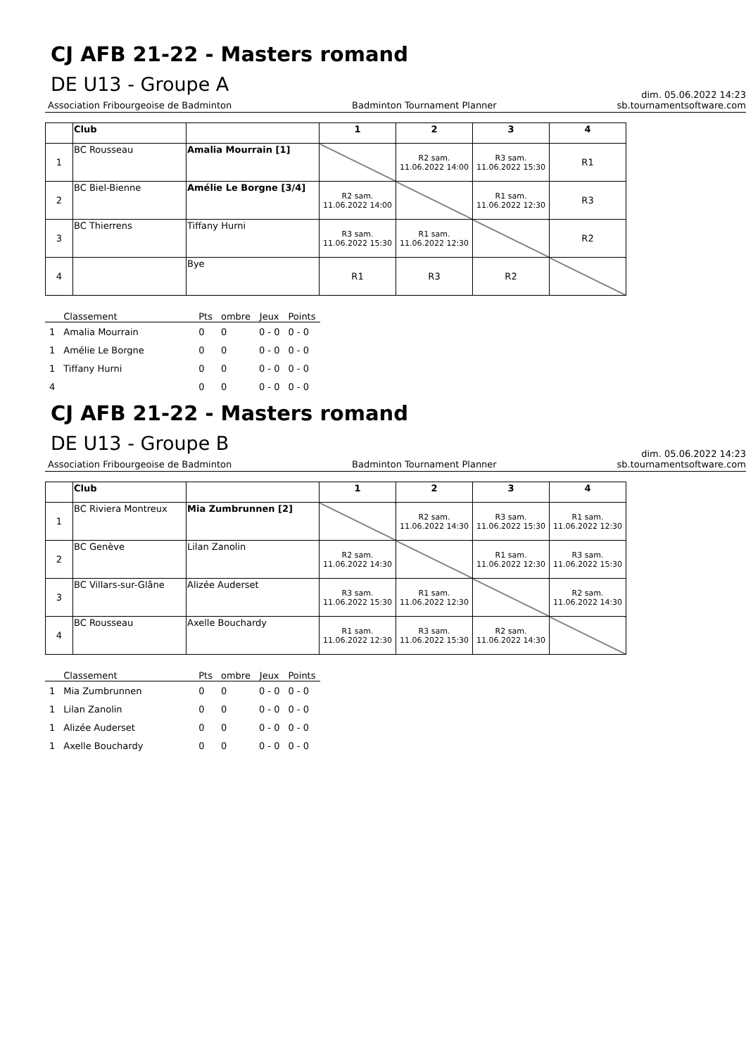CJ AFB 21-22 - Masters romand
DE U13 - Groupe A
dim. 05.06.2022 14:23
Association Fribourgeoise de Badminton Badminton Tournament Planner sb.tournamentsoftware.com
| | Club | | 1 | 2 | 3 | 4 |
| --- | --- | --- | --- | --- | --- | --- |
| 1 | BC Rousseau | Amalia Mourrain [1] | | R2 sam. 11.06.2022 14:00 | R3 sam. 11.06.2022 15:30 | R1 |
| 2 | BC Biel-Bienne | Amélie Le Borgne [3/4] | R2 sam. 11.06.2022 14:00 | | R1 sam. 11.06.2022 12:30 | R3 |
| 3 | BC Thierrens | Tiffany Hurni | R3 sam. 11.06.2022 15:30 | R1 sam. 11.06.2022 12:30 | | R2 |
| 4 | | Bye | R1 | R3 | R2 | |
| | Classement | Pts | ombre | Jeux | Points |
| --- | --- | --- | --- | --- | --- |
| 1 | Amalia Mourrain | 0 | 0 | 0 - 0 | 0 - 0 |
| 1 | Amélie Le Borgne | 0 | 0 | 0 - 0 | 0 - 0 |
| 1 | Tiffany Hurni | 0 | 0 | 0 - 0 | 0 - 0 |
| 4 | | 0 | 0 | 0 - 0 | 0 - 0 |
CJ AFB 21-22 - Masters romand
DE U13 - Groupe B
dim. 05.06.2022 14:23
Association Fribourgeoise de Badminton Badminton Tournament Planner sb.tournamentsoftware.com
| | Club | | 1 | 2 | 3 | 4 |
| --- | --- | --- | --- | --- | --- | --- |
| 1 | BC Riviera Montreux | Mia Zumbrunnen [2] | | R2 sam. 11.06.2022 14:30 | R3 sam. 11.06.2022 15:30 | R1 sam. 11.06.2022 12:30 |
| 2 | BC Genève | Lilan Zanolin | R2 sam. 11.06.2022 14:30 | | R1 sam. 11.06.2022 12:30 | R3 sam. 11.06.2022 15:30 |
| 3 | BC Villars-sur-Glâne | Alizée Auderset | R3 sam. 11.06.2022 15:30 | R1 sam. 11.06.2022 12:30 | | R2 sam. 11.06.2022 14:30 |
| 4 | BC Rousseau | Axelle Bouchardy | R1 sam. 11.06.2022 12:30 | R3 sam. 11.06.2022 15:30 | R2 sam. 11.06.2022 14:30 | |
| | Classement | Pts | ombre | Jeux | Points |
| --- | --- | --- | --- | --- | --- |
| 1 | Mia Zumbrunnen | 0 | 0 | 0 - 0 | 0 - 0 |
| 1 | Lilan Zanolin | 0 | 0 | 0 - 0 | 0 - 0 |
| 1 | Alizée Auderset | 0 | 0 | 0 - 0 | 0 - 0 |
| 1 | Axelle Bouchardy | 0 | 0 | 0 - 0 | 0 - 0 |